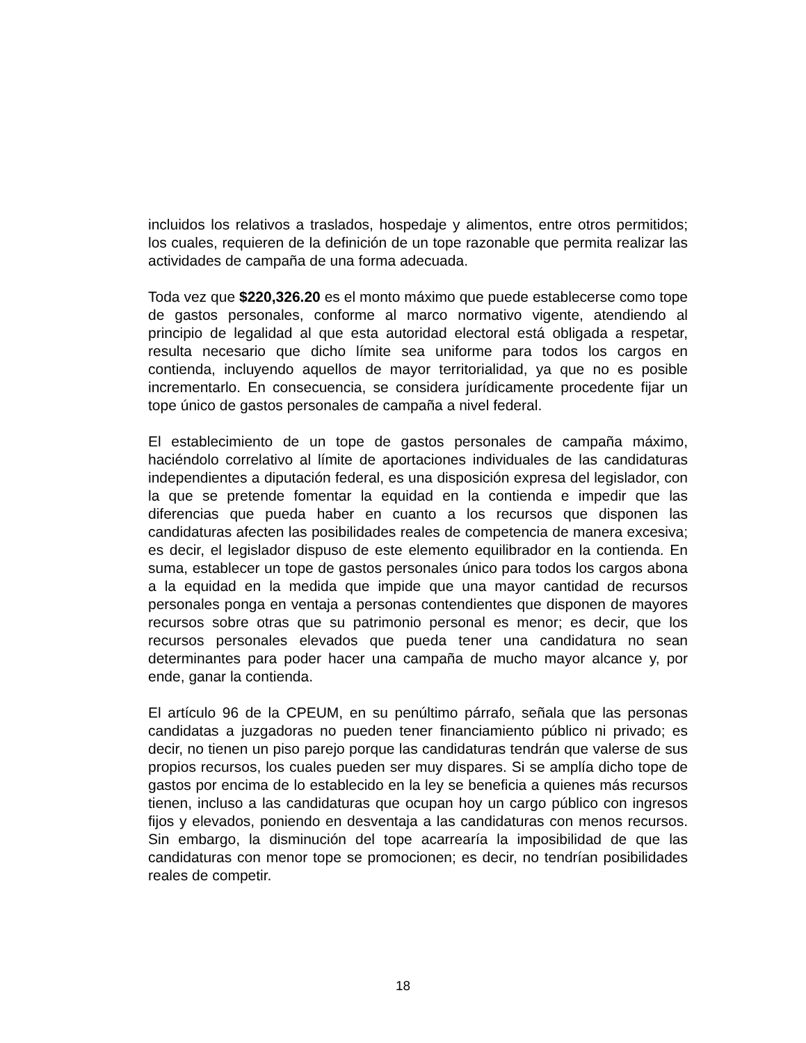incluidos los relativos a traslados, hospedaje y alimentos, entre otros permitidos; los cuales, requieren de la definición de un tope razonable que permita realizar las actividades de campaña de una forma adecuada.
Toda vez que $220,326.20 es el monto máximo que puede establecerse como tope de gastos personales, conforme al marco normativo vigente, atendiendo al principio de legalidad al que esta autoridad electoral está obligada a respetar, resulta necesario que dicho límite sea uniforme para todos los cargos en contienda, incluyendo aquellos de mayor territorialidad, ya que no es posible incrementarlo. En consecuencia, se considera jurídicamente procedente fijar un tope único de gastos personales de campaña a nivel federal.
El establecimiento de un tope de gastos personales de campaña máximo, haciéndolo correlativo al límite de aportaciones individuales de las candidaturas independientes a diputación federal, es una disposición expresa del legislador, con la que se pretende fomentar la equidad en la contienda e impedir que las diferencias que pueda haber en cuanto a los recursos que disponen las candidaturas afecten las posibilidades reales de competencia de manera excesiva; es decir, el legislador dispuso de este elemento equilibrador en la contienda. En suma, establecer un tope de gastos personales único para todos los cargos abona a la equidad en la medida que impide que una mayor cantidad de recursos personales ponga en ventaja a personas contendientes que disponen de mayores recursos sobre otras que su patrimonio personal es menor; es decir, que los recursos personales elevados que pueda tener una candidatura no sean determinantes para poder hacer una campaña de mucho mayor alcance y, por ende, ganar la contienda.
El artículo 96 de la CPEUM, en su penúltimo párrafo, señala que las personas candidatas a juzgadoras no pueden tener financiamiento público ni privado; es decir, no tienen un piso parejo porque las candidaturas tendrán que valerse de sus propios recursos, los cuales pueden ser muy dispares. Si se amplía dicho tope de gastos por encima de lo establecido en la ley se beneficia a quienes más recursos tienen, incluso a las candidaturas que ocupan hoy un cargo público con ingresos fijos y elevados, poniendo en desventaja a las candidaturas con menos recursos. Sin embargo, la disminución del tope acarrearía la imposibilidad de que las candidaturas con menor tope se promocionen; es decir, no tendrían posibilidades reales de competir.
18